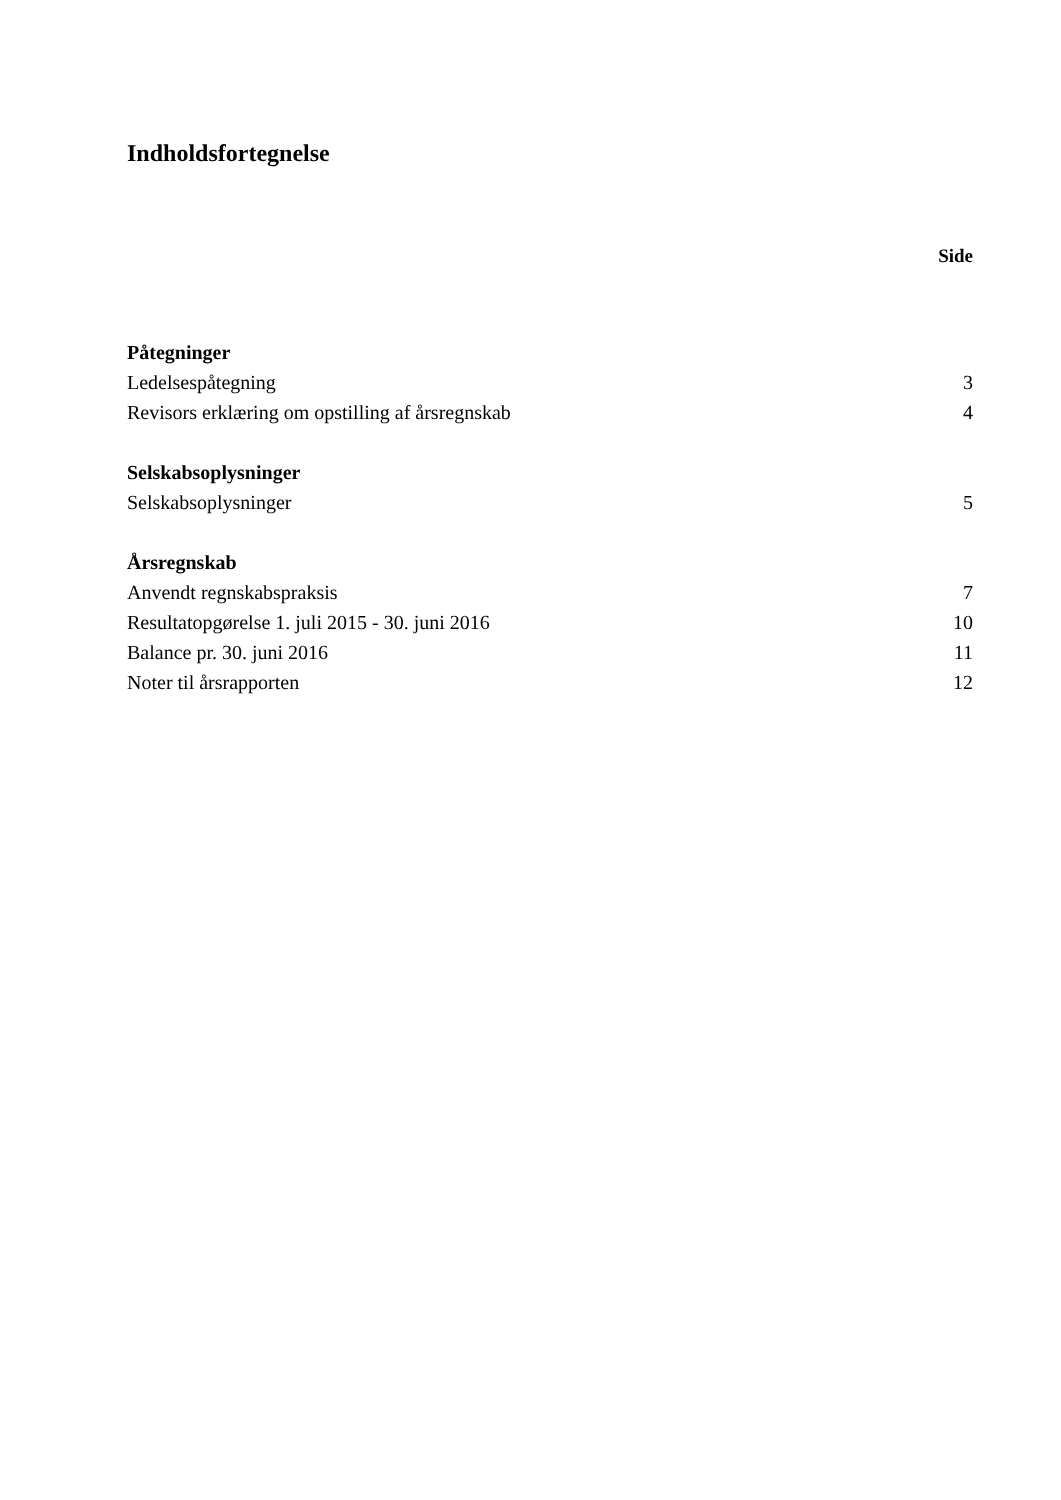Indholdsfortegnelse
Side
Påtegninger
Ledelsespåtegning 3
Revisors erklæring om opstilling af årsregnskab 4
Selskabsoplysninger
Selskabsoplysninger 5
Årsregnskab
Anvendt regnskabspraksis 7
Resultatopgørelse 1. juli 2015 - 30. juni 2016 10
Balance pr. 30. juni 2016 11
Noter til årsrapporten 12